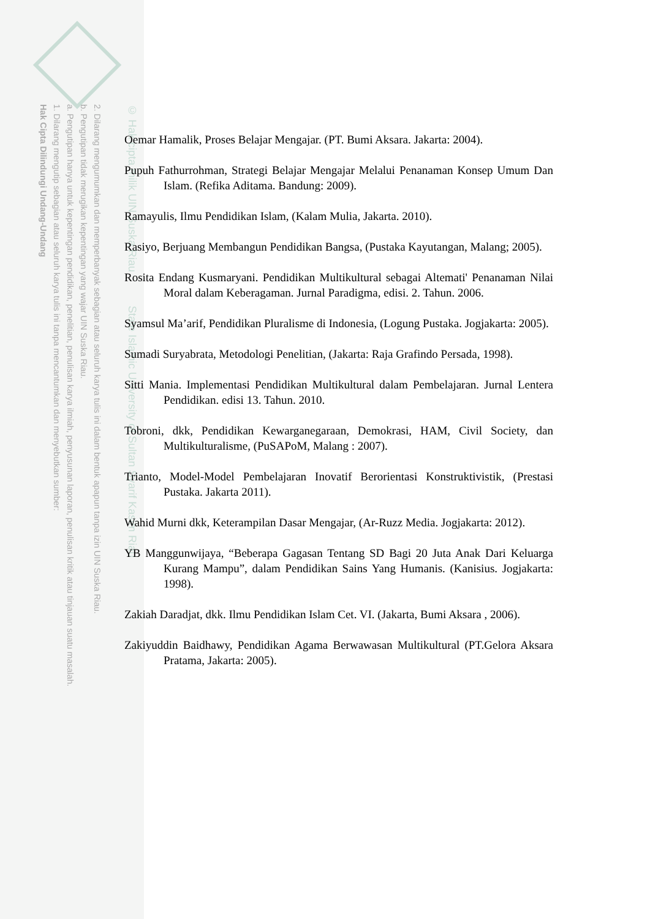2. Dilarang mengumumkan dan memperbanyak sebagian atau seluruh karya tulis ini dalam bentuk apapun tanpa izin UIN Suska Riau.
b. Pengutipan tidak merugikan kepentingan yang wajar UIN Suska Riau.
a. Pengutipan hanya untuk kepentingan pendidikan, penelitian, penulisan karya ilmiah, penyusunan laporan, penulisan kritik atau tinjauan suatu masalah.
1. Dilarang mengutip sebagian atau seluruh karya tulis ini tanpa mencantumkan dan menyebutkan sumber:
Hak Cipta Dilindungi Undang-Undang
© Hak cipta milik UIN Suska Riau State Islamic University of Sultan Syarif Kasim Riau
Oemar Hamalik, Proses Belajar Mengajar. (PT. Bumi Aksara. Jakarta: 2004).
Pupuh Fathurrohman, Strategi Belajar Mengajar Melalui Penanaman Konsep Umum Dan Islam. (Refika Aditama. Bandung: 2009).
Ramayulis, Ilmu Pendidikan Islam, (Kalam Mulia, Jakarta. 2010).
Rasiyo, Berjuang Membangun Pendidikan Bangsa, (Pustaka Kayutangan, Malang; 2005).
Rosita Endang Kusmaryani. Pendidikan Multikultural sebagai Altemati' Penanaman Nilai Moral dalam Keberagaman. Jurnal Paradigma, edisi. 2. Tahun. 2006.
Syamsul Ma’arif, Pendidikan Pluralisme di Indonesia, (Logung Pustaka. Jogjakarta: 2005).
Sumadi Suryabrata, Metodologi Penelitian, (Jakarta: Raja Grafindo Persada, 1998).
Sitti Mania. Implementasi Pendidikan Multikultural dalam Pembelajaran. Jurnal Lentera Pendidikan. edisi 13. Tahun. 2010.
Tobroni, dkk, Pendidikan Kewarganegaraan, Demokrasi, HAM, Civil Society, dan Multikulturalisme, (PuSAPoM, Malang : 2007).
Trianto, Model-Model Pembelajaran Inovatif Berorientasi Konstruktivistik, (Prestasi Pustaka. Jakarta 2011).
Wahid Murni dkk, Keterampilan Dasar Mengajar, (Ar-Ruzz Media. Jogjakarta: 2012).
YB Manggunwijaya, “Beberapa Gagasan Tentang SD Bagi 20 Juta Anak Dari Keluarga Kurang Mampu”, dalam Pendidikan Sains Yang Humanis. (Kanisius. Jogjakarta: 1998).
Zakiah Daradjat, dkk. Ilmu Pendidikan Islam Cet. VI. (Jakarta, Bumi Aksara , 2006).
Zakiyuddin Baidhawy, Pendidikan Agama Berwawasan Multikultural (PT.Gelora Aksara Pratama, Jakarta: 2005).